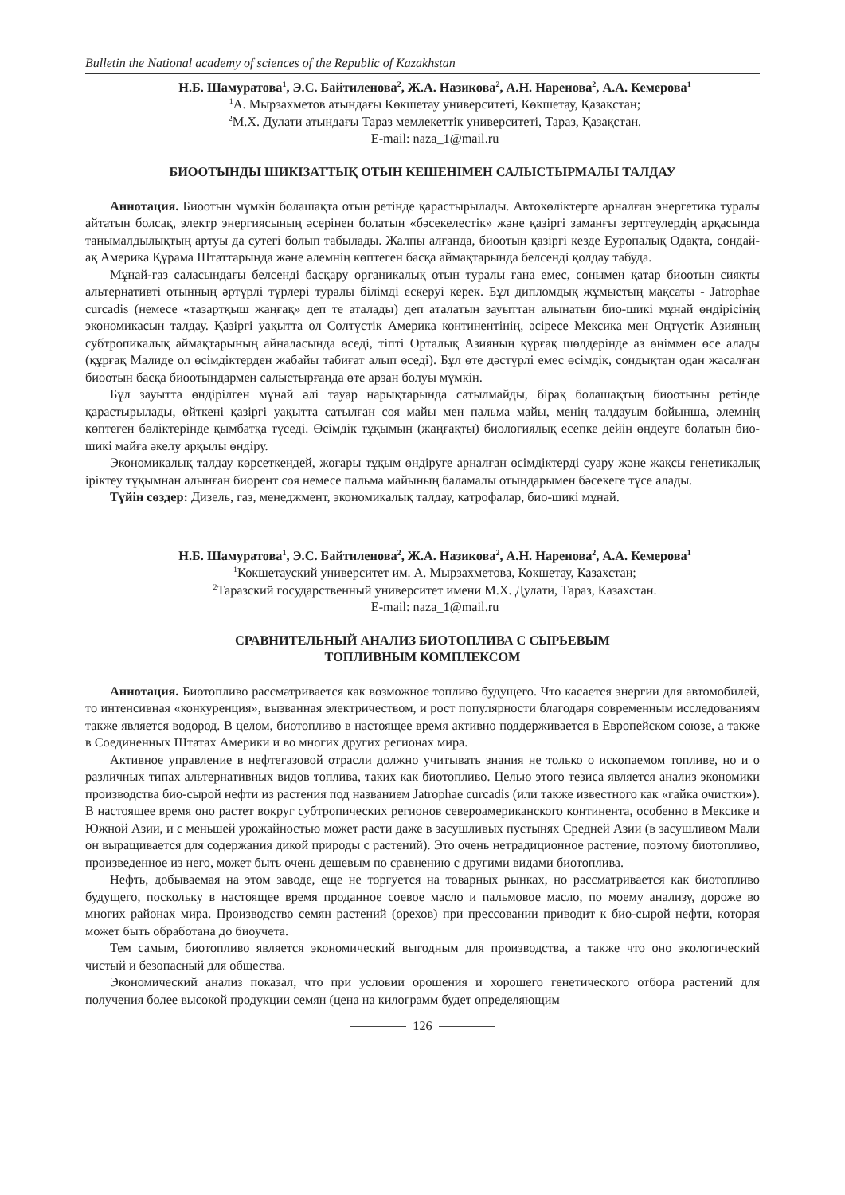Bulletin the National academy of sciences of the Republic of Kazakhstan
Н.Б. Шамуратова<sup>1</sup>, Э.С. Байтиленова<sup>2</sup>, Ж.А. Назикова<sup>2</sup>, А.Н. Наренова<sup>2</sup>, А.А. Кемерова<sup>1</sup>
<sup>1</sup> А. Мырзахметов атындағы Көкшетау университеті, Көкшетау, Қазақстан;
<sup>2</sup> М.Х. Дулати атындағы Тараз мемлекеттік университеті, Тараз, Қазақстан.
E-mail: naza_1@mail.ru
БИООТЫНДЫ ШИКІЗАТТЫҚ ОТЫН КЕШЕНІМЕН САЛЫСТЫРМАЛЫ ТАЛДАУ
Аннотация. Биоотын мүмкін болашақта отын ретінде қарастырылады. Автокөліктерге арналған энергетика туралы айтатын болсақ, электр энергиясының әсерінен болатын «бәсекелестік» және қазіргі заманғы зерттеулердің арқасында танымалдылықтың артуы да сутегі болып табылады. Жалпы алғанда, биоотын қазіргі кезде Еуропалық Одақта, сондай-ақ Америка Құрама Штаттарында және әлемнің көптеген басқа аймақтарында белсенді қолдау табуда.
Мұнай-газ саласындағы белсенді басқару органикалық отын туралы ғана емес, сонымен қатар биоотын сияқты альтернативті отынның әртүрлі түрлері туралы білімді ескеруі керек. Бұл дипломдық жұмыстың мақсаты - Jatrophae curcadis (немесе «тазартқыш жаңғақ» деп те аталады) деп аталатын зауыттан алынатын био-шикі мұнай өндірісінің экономикасын талдау. Қазіргі уақытта ол Солтүстік Америка континентінің, әсіресе Мексика мен Оңтүстік Азияның субтропикалық аймақтарының айналасында өседі, тіпті Орталық Азияның құрғақ шөлдерінде аз өніммен өсе алады (құрғақ Малиде ол өсімдіктерден жабайы табиғат алып өседі). Бұл өте дәстүрлі емес өсімдік, сондықтан одан жасалған биоотын басқа биоотындармен салыстырғанда өте арзан болуы мүмкін.
Бұл зауытта өндірілген мұнай әлі тауар нарықтарында сатылмайды, бірақ болашақтың биоотыны ретінде қарастырылады, өйткені қазіргі уақытта сатылған соя майы мен пальма майы, менің талдауым бойынша, әлемнің көптеген бөліктерінде қымбатқа түседі. Өсімдік тұқымын (жаңғақты) биологиялық есепке дейін өңдеуге болатын био-шикі майға әкелу арқылы өндіру.
Экономикалық талдау көрсеткендей, жоғары тұқым өндіруге арналған өсімдіктерді суару және жақсы генетикалық іріктеу тұқымнан алынған биорент соя немесе пальма майының баламалы отындарымен бәсекеге түсе алады.
Түйін сөздер: Дизель, газ, менеджмент, экономикалық талдау, катрофалар, био-шикі мұнай.
Н.Б. Шамуратова<sup>1</sup>, Э.С. Байтиленова<sup>2</sup>, Ж.А. Назикова<sup>2</sup>, А.Н. Наренова<sup>2</sup>, А.А. Кемерова<sup>1</sup>
<sup>1</sup> Кокшетауский университет им. А. Мырзахметова, Кокшетау, Казахстан;
<sup>2</sup> Таразский государственный университет имени М.Х. Дулати, Тараз, Казахстан.
E-mail: naza_1@mail.ru
СРАВНИТЕЛЬНЫЙ АНАЛИЗ БИОТОПЛИВА С СЫРЬЕВЫМ
ТОПЛИВНЫМ КОМПЛЕКСОМ
Аннотация. Биотопливо рассматривается как возможное топливо будущего. Что касается энергии для автомобилей, то интенсивная «конкуренция», вызванная электричеством, и рост популярности благодаря современным исследованиям также является водород. В целом, биотопливо в настоящее время активно поддерживается в Европейском союзе, а также в Соединенных Штатах Америки и во многих других регионах мира.
Активное управление в нефтегазовой отрасли должно учитывать знания не только о ископаемом топливе, но и о различных типах альтернативных видов топлива, таких как биотопливо. Целью этого тезиса является анализ экономики производства био-сырой нефти из растения под названием Jatrophae curcadis (или также известного как «гайка очистки»). В настоящее время оно растет вокруг субтропических регионов североамериканского континента, особенно в Мексике и Южной Азии, и с меньшей урожайностью может расти даже в засушливых пустынях Средней Азии (в засушливом Мали он выращивается для содержания дикой природы с растений). Это очень нетрадиционное растение, поэтому биотопливо, произведенное из него, может быть очень дешевым по сравнению с другими видами биотоплива.
Нефть, добываемая на этом заводе, еще не торгуется на товарных рынках, но рассматривается как биотопливо будущего, поскольку в настоящее время проданное соевое масло и пальмовое масло, по моему анализу, дороже во многих районах мира. Производство семян растений (орехов) при прессовании приводит к био-сырой нефти, которая может быть обработана до биоучета.
Тем самым, биотопливо является экономический выгодным для производства, а также что оно экологический чистый и безопасный для общества.
Экономический анализ показал, что при условии орошения и хорошего генетического отбора растений для получения более высокой продукции семян (цена на килограмм будет определяющим
126